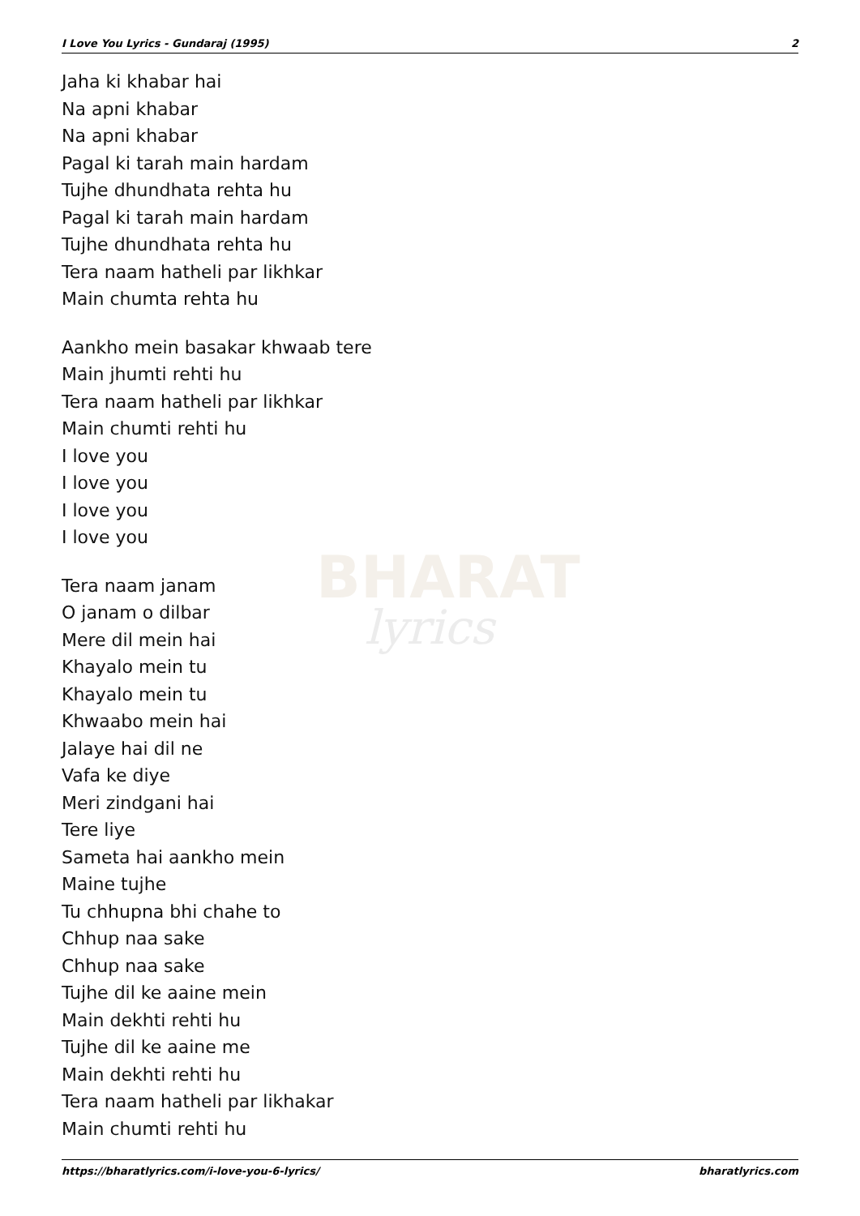BHARAT
lyrics
I Love You Lyrics - Gundaraj (1995) 2
Jaha ki khabar hai
Na apni khabar
Na apni khabar
Pagal ki tarah main hardam
Tujhe dhundhata rehta hu
Pagal ki tarah main hardam
Tujhe dhundhata rehta hu
Tera naam hatheli par likhkar
Main chumta rehta hu
Aankho mein basakar khwaab tere
Main jhumti rehti hu
Tera naam hatheli par likhkar
Main chumti rehti hu
I love you
I love you
I love you
I love you
Tera naam janam
O janam o dilbar
Mere dil mein hai
Khayalo mein tu
Khayalo mein tu
Khwaabo mein hai
Jalaye hai dil ne
Vafa ke diye
Meri zindgani hai
Tere liye
Sameta hai aankho mein
Maine tujhe
Tu chhupna bhi chahe to
Chhup naa sake
Chhup naa sake
Tujhe dil ke aaine mein
Main dekhti rehti hu
Tujhe dil ke aaine me
Main dekhti rehti hu
Tera naam hatheli par likhakar
Main chumti rehti hu
https://bharatlyrics.com/i-love-you-6-lyrics/ bharatlyrics.com